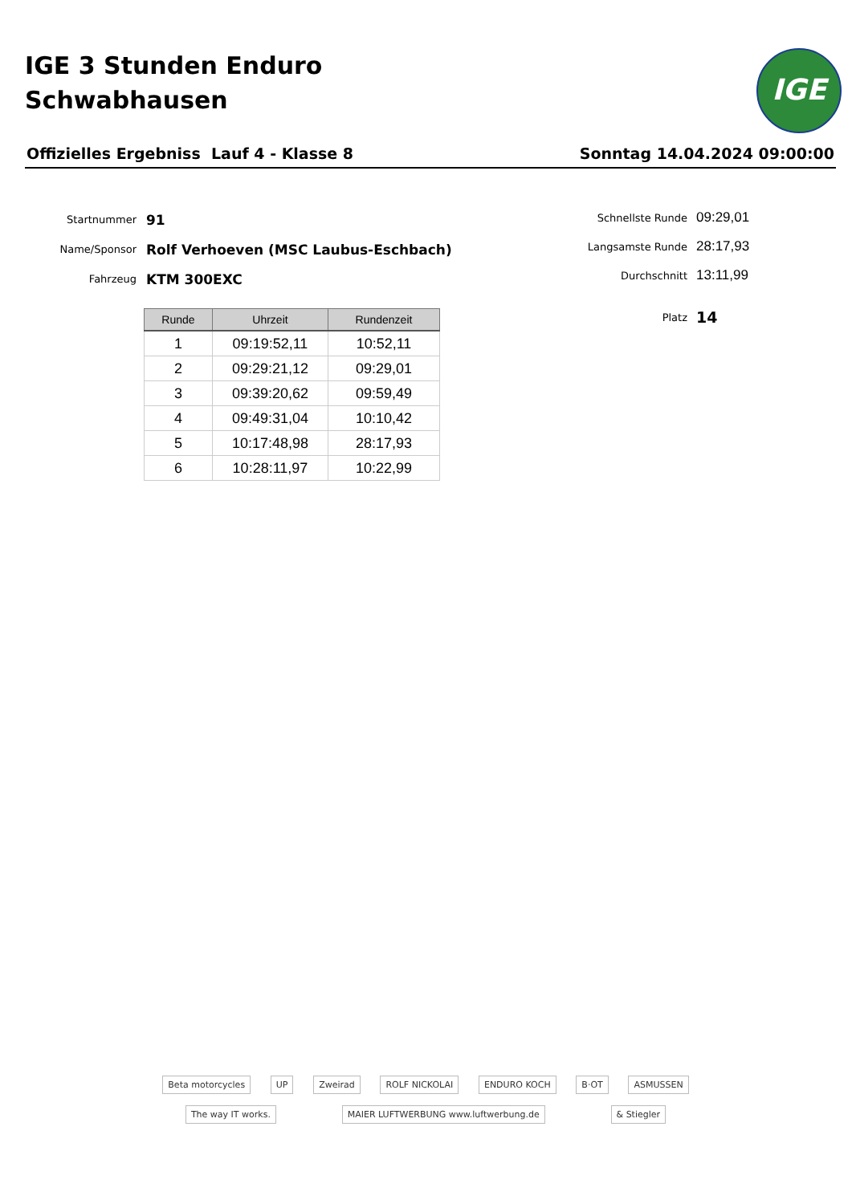IGE 3 Stunden Enduro
Schwabhausen
IGE
Offizielles Ergebniss Lauf 4 - Klasse 8 Sonntag 14.04.2024 09:00:00
Startnummer 91
Name/Sponsor Rolf Verhoeven (MSC Laubus-Eschbach)
Fahrzeug KTM 300EXC
Schnellste Runde 09:29,01
Langsamste Runde 28:17,93
Durchschnitt 13:11,99
Platz 14
| Runde | Uhrzeit | Rundenzeit |
| --- | --- | --- |
| 1 | 09:19:52,11 | 10:52,11 |
| 2 | 09:29:21,12 | 09:29,01 |
| 3 | 09:39:20,62 | 09:59,49 |
| 4 | 09:49:31,04 | 10:10,42 |
| 5 | 10:17:48,98 | 28:17,93 |
| 6 | 10:28:11,97 | 10:22,99 |
Beta motorcycles UP Zweirad ROLF NICKOLAI ENDURO KOCH B·OT ASMUSSEN The way IT works. MAIER LUFTWERBUNG www.luftwerbung.de & Stiegler